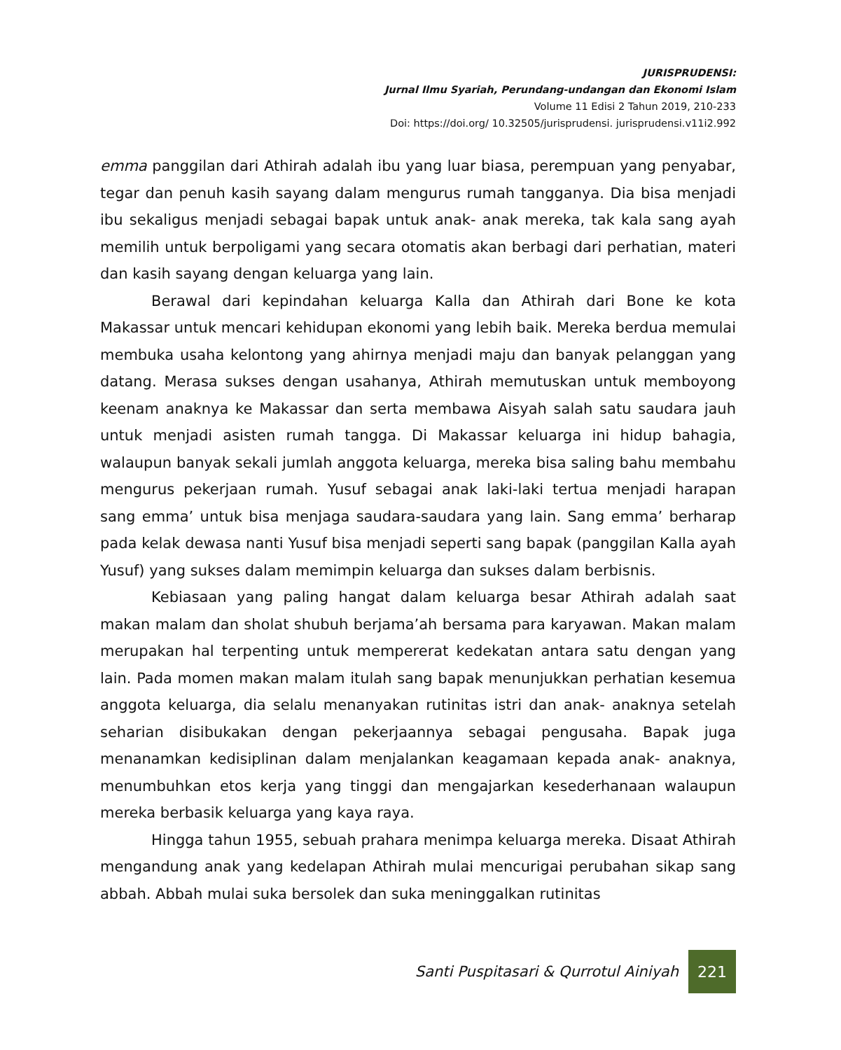JURISPRUDENSI:
Jurnal Ilmu Syariah, Perundang-undangan dan Ekonomi Islam
Volume 11 Edisi 2 Tahun 2019, 210-233
Doi: https://doi.org/ 10.32505/jurisprudensi. jurisprudensi.v11i2.992
emma panggilan dari Athirah adalah ibu yang luar biasa, perempuan yang penyabar, tegar dan penuh kasih sayang dalam mengurus rumah tangganya. Dia bisa menjadi ibu sekaligus menjadi sebagai bapak untuk anak- anak mereka, tak kala sang ayah memilih untuk berpoligami yang secara otomatis akan berbagi dari perhatian, materi dan kasih sayang dengan keluarga yang lain.
Berawal dari kepindahan keluarga Kalla dan Athirah dari Bone ke kota Makassar untuk mencari kehidupan ekonomi yang lebih baik. Mereka berdua memulai membuka usaha kelontong yang ahirnya menjadi maju dan banyak pelanggan yang datang. Merasa sukses dengan usahanya, Athirah memutuskan untuk memboyong keenam anaknya ke Makassar dan serta membawa Aisyah salah satu saudara jauh untuk menjadi asisten rumah tangga. Di Makassar keluarga ini hidup bahagia, walaupun banyak sekali jumlah anggota keluarga, mereka bisa saling bahu membahu mengurus pekerjaan rumah. Yusuf sebagai anak laki-laki tertua menjadi harapan sang emma’ untuk bisa menjaga saudara-saudara yang lain. Sang emma’ berharap pada kelak dewasa nanti Yusuf bisa menjadi seperti sang bapak (panggilan Kalla ayah Yusuf) yang sukses dalam memimpin keluarga dan sukses dalam berbisnis.
Kebiasaan yang paling hangat dalam keluarga besar Athirah adalah saat makan malam dan sholat shubuh berjama’ah bersama para karyawan. Makan malam merupakan hal terpenting untuk mempererat kedekatan antara satu dengan yang lain. Pada momen makan malam itulah sang bapak menunjukkan perhatian kesemua anggota keluarga, dia selalu menanyakan rutinitas istri dan anak- anaknya setelah seharian disibukakan dengan pekerjaannya sebagai pengusaha. Bapak juga menanamkan kedisiplinan dalam menjalankan keagamaan kepada anak- anaknya, menumbuhkan etos kerja yang tinggi dan mengajarkan kesederhanaan walaupun mereka berbasik keluarga yang kaya raya.
Hingga tahun 1955, sebuah prahara menimpa keluarga mereka. Disaat Athirah mengandung anak yang kedelapan Athirah mulai mencurigai perubahan sikap sang abbah. Abbah mulai suka bersolek dan suka meninggalkan rutinitas
Santi Puspitasari & Qurrotul Ainiyah
221